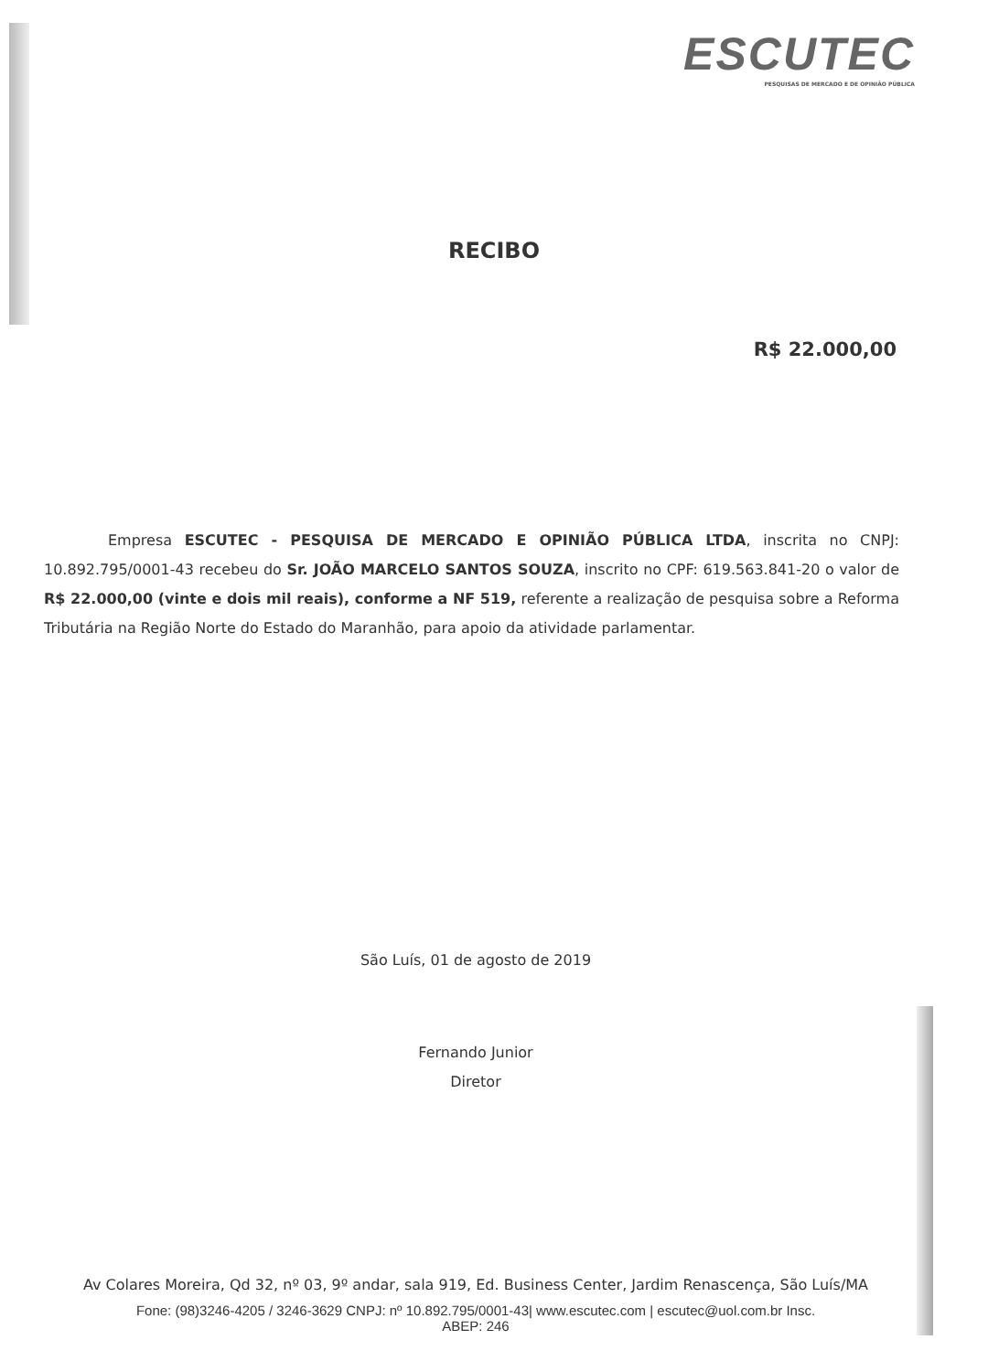ESCUTEC
PESQUISAS DE MERCADO E DE OPINIÃO PÚBLICA
RECIBO
R$ 22.000,00
Empresa ESCUTEC - PESQUISA DE MERCADO E OPINIÃO PÚBLICA LTDA, inscrita no CNPJ: 10.892.795/0001-43 recebeu do Sr. JOÃO MARCELO SANTOS SOUZA, inscrito no CPF: 619.563.841-20 o valor de R$ 22.000,00 (vinte e dois mil reais), conforme a NF 519, referente a realização de pesquisa sobre a Reforma Tributária na Região Norte do Estado do Maranhão, para apoio da atividade parlamentar.
São Luís, 01 de agosto de 2019
Fernando Junior
Diretor
Av Colares Moreira, Qd 32, nº 03, 9º andar, sala 919, Ed. Business Center, Jardim Renascença, São Luís/MA
Fone: (98)3246-4205 / 3246-3629 CNPJ: nº 10.892.795/0001-43| www.escutec.com | escutec@uol.com.br Insc.
ABEP: 246